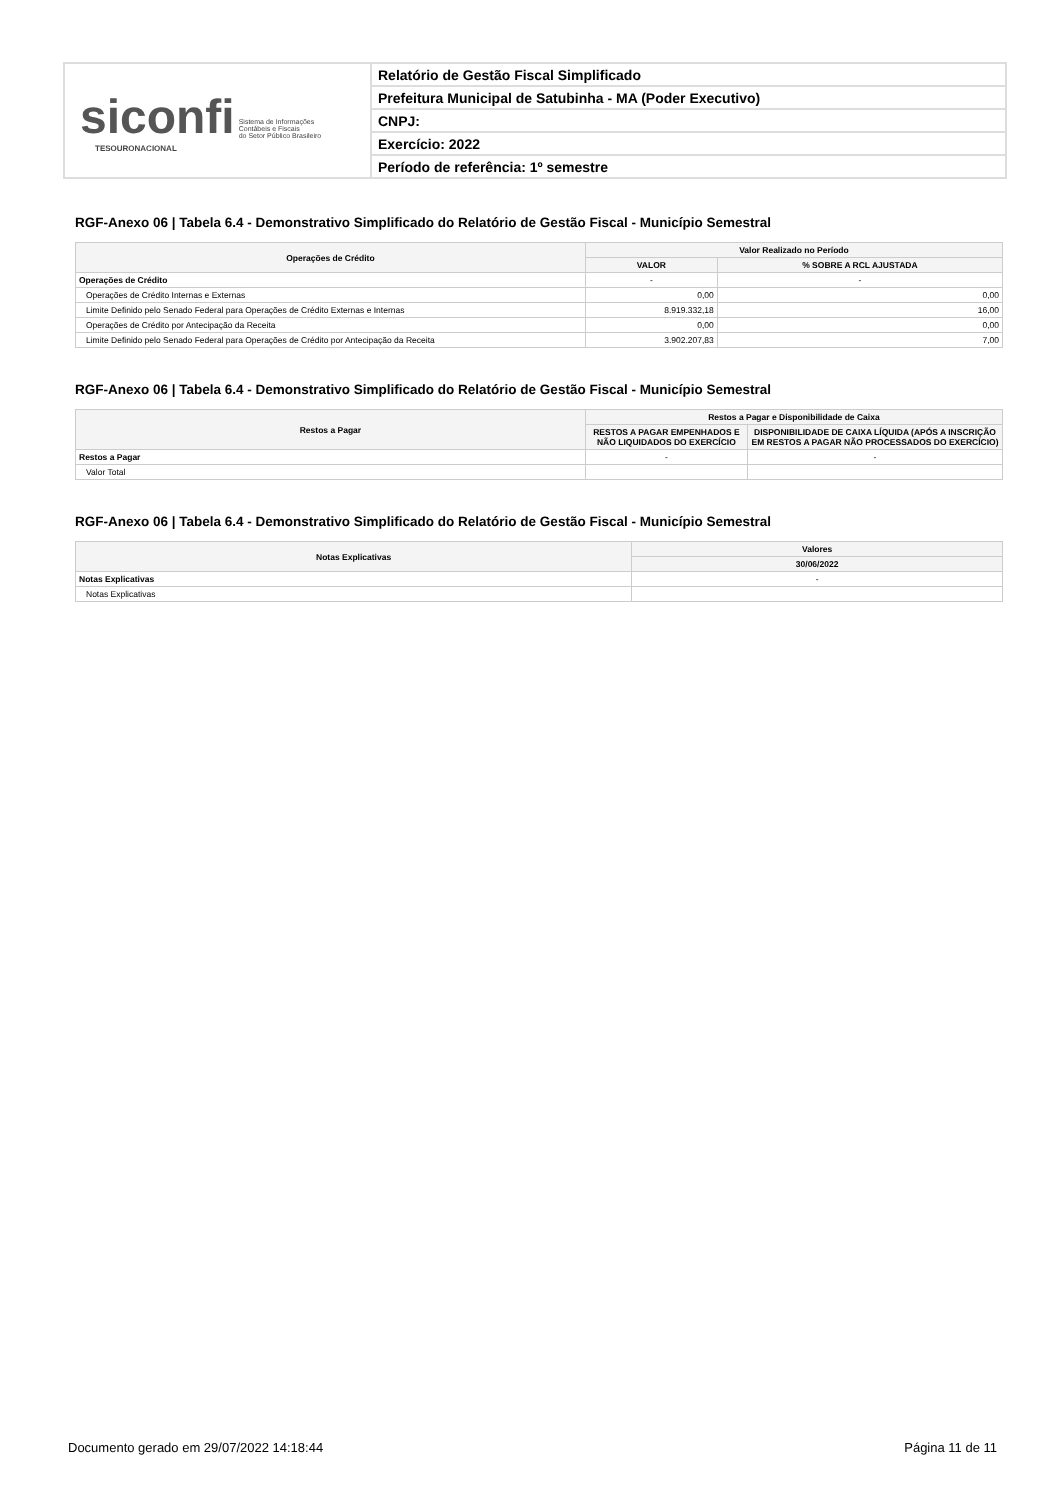siconfi Sistema de Informações
Contábeis e Fiscais
do Setor Público Brasileiro
TESOURONACIONAL
Relatório de Gestão Fiscal Simplificado
Prefeitura Municipal de Satubinha - MA (Poder Executivo)
CNPJ:
Exercício: 2022
Período de referência: 1º semestre
RGF-Anexo 06 | Tabela 6.4 - Demonstrativo Simplificado do Relatório de Gestão Fiscal - Município Semestral
| Operações de Crédito | Valor Realizado no Período | |
| --- | --- | --- |
| | VALOR | % SOBRE A RCL AJUSTADA |
| Operações de Crédito | - | - |
| Operações de Crédito Internas e Externas | 0,00 | 0,00 |
| Limite Definido pelo Senado Federal para Operações de Crédito Externas e Internas | 8.919.332,18 | 16,00 |
| Operações de Crédito por Antecipação da Receita | 0,00 | 0,00 |
| Limite Definido pelo Senado Federal para Operações de Crédito por Antecipação da Receita | 3.902.207,83 | 7,00 |
RGF-Anexo 06 | Tabela 6.4 - Demonstrativo Simplificado do Relatório de Gestão Fiscal - Município Semestral
| Restos a Pagar | Restos a Pagar e Disponibilidade de Caixa | |
| --- | --- | --- |
| | RESTOS A PAGAR EMPENHADOS E NÃO LIQUIDADOS DO EXERCÍCIO | DISPONIBILIDADE DE CAIXA LÍQUIDA (APÓS A INSCRIÇÃO EM RESTOS A PAGAR NÃO PROCESSADOS DO EXERCÍCIO) |
| Restos a Pagar | - | - |
| Valor Total | | |
RGF-Anexo 06 | Tabela 6.4 - Demonstrativo Simplificado do Relatório de Gestão Fiscal - Município Semestral
| Notas Explicativas | Valores |
| --- | --- |
| | 30/06/2022 |
| Notas Explicativas | - |
| Notas Explicativas | |
Documento gerado em 29/07/2022 14:18:44 Página 11 de 11